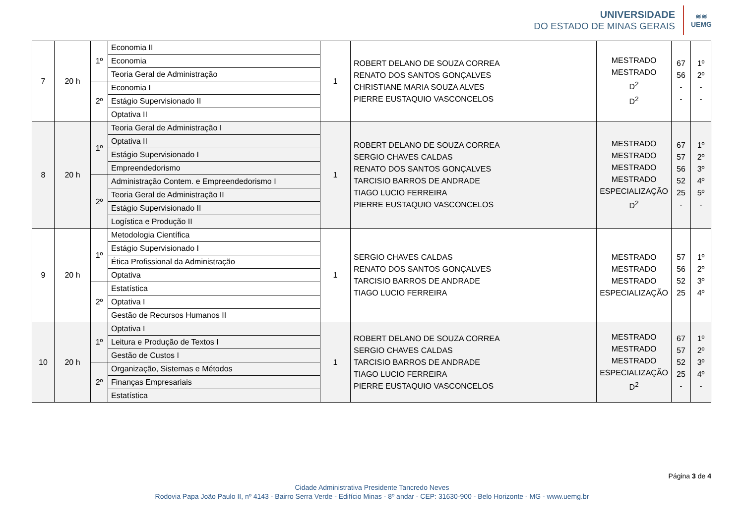UNIVERSIDADE
DO ESTADO DE MINAS GERAIS
≋≋
UEMG
| 7 | 20 h | 1º | Economia II | 1 | ROBERT DELANO DE SOUZA CORREA RENATO DOS SANTOS GONÇALVES CHRISTIANE MARIA SOUZA ALVES PIERRE EUSTAQUIO VASCONCELOS | MESTRADO MESTRADO D<sup>2</sup> D<sup>2</sup> | 67 56 - - | 1º 2º - - |
| | | | Economia | | | | | |
| | | | Teoria Geral de Administração | | | | | |
| | | 2º | Economia I | | | | | |
| | | | Estágio Supervisionado II | | | | | |
| | | | Optativa II | | | | | |
| 8 | 20 h | 1º | Teoria Geral de Administração I | 1 | ROBERT DELANO DE SOUZA CORREA SERGIO CHAVES CALDAS RENATO DOS SANTOS GONÇALVES TARCISIO BARROS DE ANDRADE TIAGO LUCIO FERREIRA PIERRE EUSTAQUIO VASCONCELOS | MESTRADO MESTRADO MESTRADO MESTRADO ESPECIALIZAÇÃO D<sup>2</sup> | 67 57 56 52 25 - | 1º 2º 3º 4º 5º - |
| | | | Optativa II | | | | | |
| | | | Estágio Supervisionado I | | | | | |
| | | | Empreendedorismo | | | | | |
| | | 2º | Administração Contem. e Empreendedorismo I | | | | | |
| | | | Teoria Geral de Administração II | | | | | |
| | | | Estágio Supervisionado II | | | | | |
| | | | Logística e Produção II | | | | | |
| 9 | 20 h | 1º | Metodologia Científica | 1 | SERGIO CHAVES CALDAS RENATO DOS SANTOS GONÇALVES TARCISIO BARROS DE ANDRADE TIAGO LUCIO FERREIRA | MESTRADO MESTRADO MESTRADO ESPECIALIZAÇÃO | 57 56 52 25 | 1º 2º 3º 4º |
| | | | Estágio Supervisionado I | | | | | |
| | | | Ética Profissional da Administração | | | | | |
| | | | Optativa | | | | | |
| | | 2º | Estatística | | | | | |
| | | | Optativa I | | | | | |
| | | | Gestão de Recursos Humanos II | | | | | |
| 10 | 20 h | 1º | Optativa I | 1 | ROBERT DELANO DE SOUZA CORREA SERGIO CHAVES CALDAS TARCISIO BARROS DE ANDRADE TIAGO LUCIO FERREIRA PIERRE EUSTAQUIO VASCONCELOS | MESTRADO MESTRADO MESTRADO ESPECIALIZAÇÃO D<sup>2</sup> | 67 57 52 25 - | 1º 2º 3º 4º - |
| | | | Leitura e Produção de Textos I | | | | | |
| | | | Gestão de Custos I | | | | | |
| | | 2º | Organização, Sistemas e Métodos | | | | | |
| | | | Finanças Empresariais | | | | | |
| | | | Estatística | | | | | |
Página 3 de 4
Cidade Administrativa Presidente Tancredo Neves
Rodovia Papa João Paulo II, nº 4143 - Bairro Serra Verde - Edifício Minas - 8º andar - CEP: 31630-900 - Belo Horizonte - MG - www.uemg.br